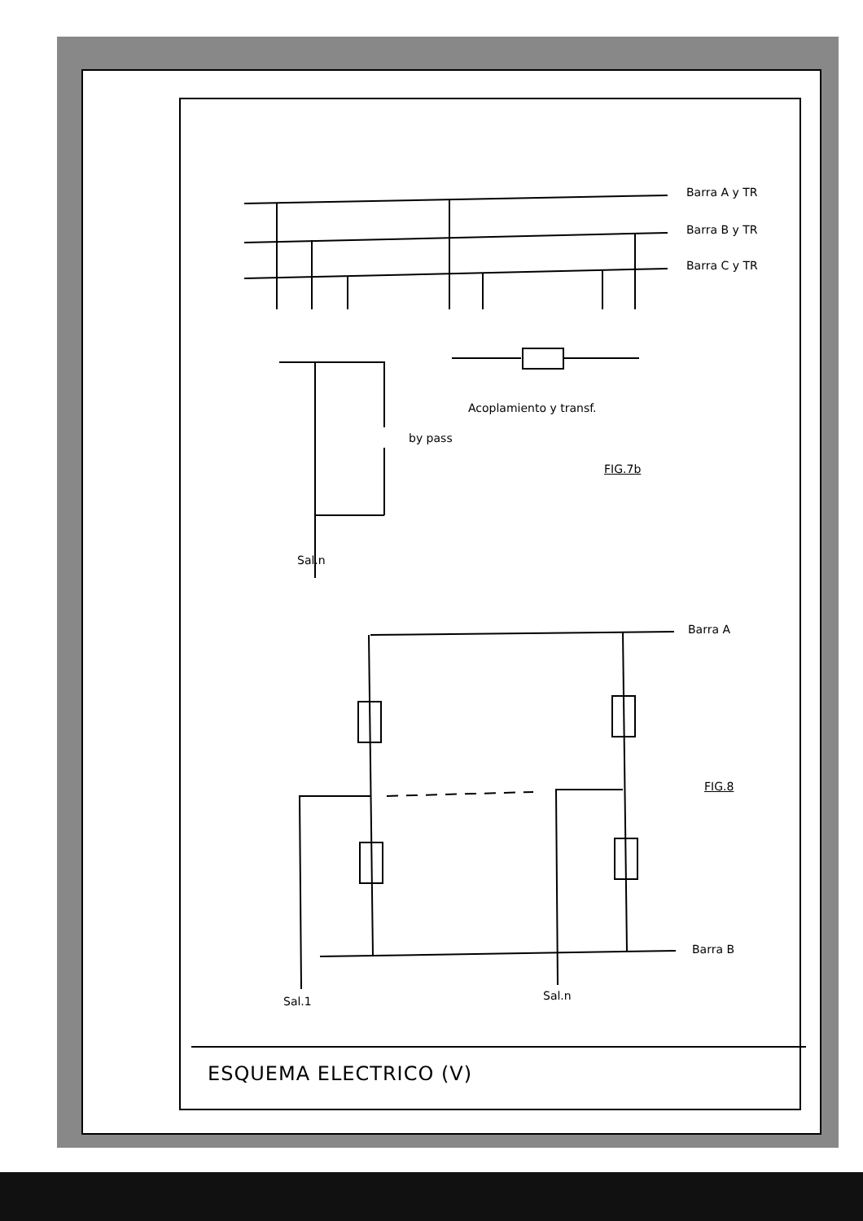Barra A y TR
Barra B y TR
Barra C y TR
Acoplamiento y transf.
by pass
FIG.7b
Sal.n
Barra A
FIG.8
Barra B
Sal.1 Sal.n
ESQUEMA ELECTRICO (V)